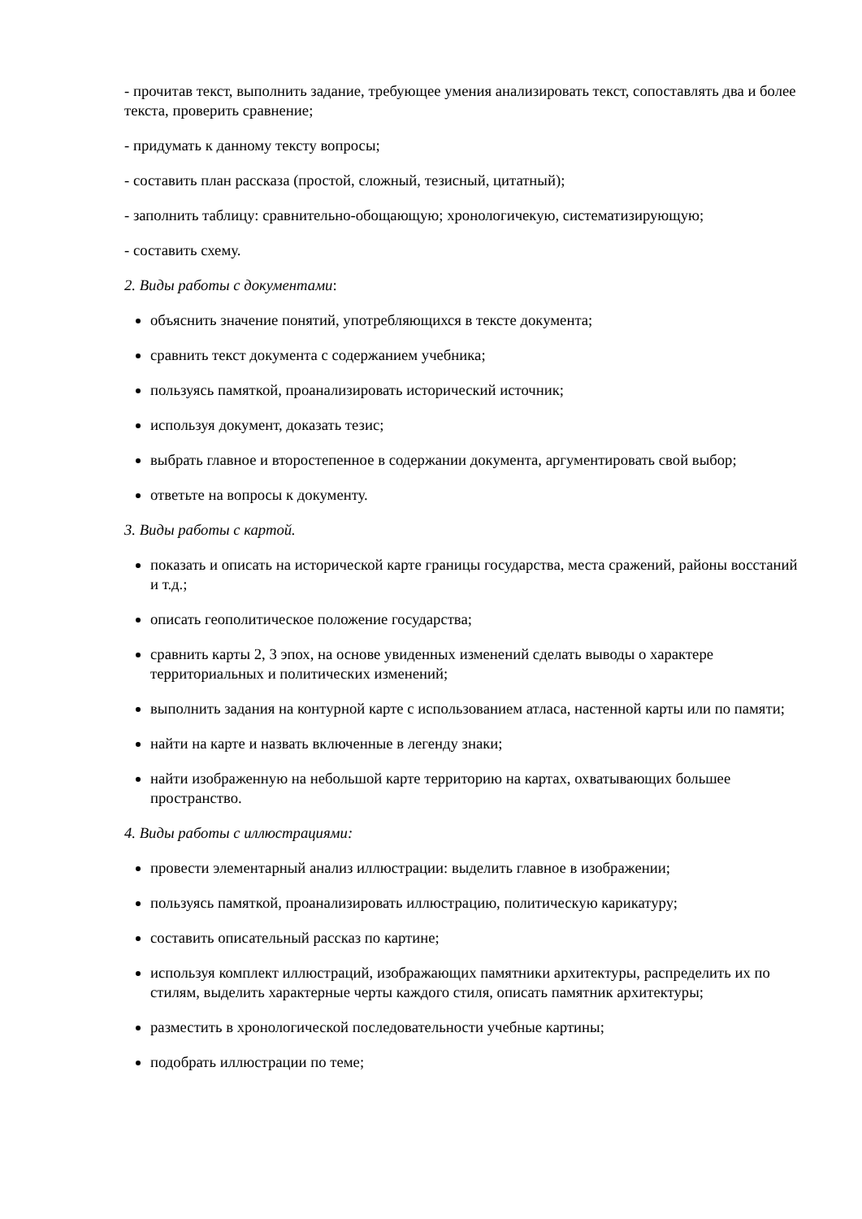- прочитав текст, выполнить задание, требующее умения анализировать текст, сопоставлять два и более текста, проверить сравнение;
- придумать к данному тексту вопросы;
- составить план рассказа (простой, сложный, тезисный, цитатный);
- заполнить таблицу: сравнительно-обощающую; хронологичекую, систематизирующую;
- составить схему.
2. Виды работы с документами:
объяснить значение понятий, употребляющихся в тексте документа;
сравнить текст документа с содержанием учебника;
пользуясь памяткой, проанализировать исторический источник;
используя документ, доказать тезис;
выбрать главное и второстепенное в содержании документа, аргументировать свой выбор;
ответьте на вопросы к документу.
3. Виды работы с картой.
показать и описать на исторической карте границы государства, места сражений, районы восстаний и т.д.;
описать геополитическое положение государства;
сравнить карты 2, 3 эпох, на основе увиденных изменений сделать выводы о характере территориальных и политических изменений;
выполнить задания на контурной карте с использованием атласа, настенной карты или по памяти;
найти на карте и назвать включенные в легенду знаки;
найти изображенную на небольшой карте территорию на картах, охватывающих большее пространство.
4. Виды работы с иллюстрациями:
провести элементарный анализ иллюстрации: выделить главное в изображении;
пользуясь памяткой, проанализировать иллюстрацию, политическую карикатуру;
составить описательный рассказ по картине;
используя комплект иллюстраций, изображающих памятники архитектуры, распределить их по стилям, выделить характерные черты каждого стиля, описать памятник архитектуры;
разместить в хронологической последовательности учебные картины;
подобрать иллюстрации по теме;